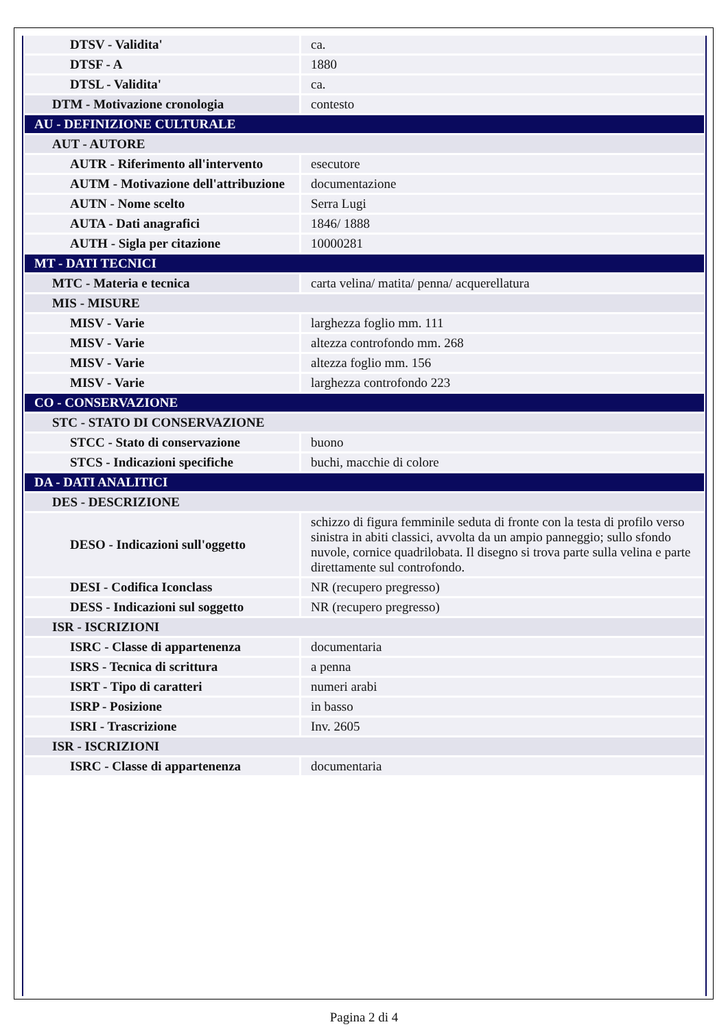| DTSV - Validita' | ca. |
| DTSF - A | 1880 |
| DTSL - Validita' | ca. |
| DTM - Motivazione cronologia | contesto |
| AU - DEFINIZIONE CULTURALE | |
| AUT - AUTORE | |
| AUTR - Riferimento all'intervento | esecutore |
| AUTM - Motivazione dell'attribuzione | documentazione |
| AUTN - Nome scelto | Serra Lugi |
| AUTA - Dati anagrafici | 1846/ 1888 |
| AUTH - Sigla per citazione | 10000281 |
| MT - DATI TECNICI | |
| MTC - Materia e tecnica | carta velina/ matita/ penna/ acquerellatura |
| MIS - MISURE | |
| MISV - Varie | larghezza foglio mm. 111 |
| MISV - Varie | altezza controfondo mm. 268 |
| MISV - Varie | altezza foglio mm. 156 |
| MISV - Varie | larghezza controfondo 223 |
| CO - CONSERVAZIONE | |
| STC - STATO DI CONSERVAZIONE | |
| STCC - Stato di conservazione | buono |
| STCS - Indicazioni specifiche | buchi, macchie di colore |
| DA - DATI ANALITICI | |
| DES - DESCRIZIONE | |
| DESO - Indicazioni sull'oggetto | schizzo di figura femminile seduta di fronte con la testa di profilo verso sinistra in abiti classici, avvolta da un ampio panneggio; sullo sfondo nuvole, cornice quadrilobata. Il disegno si trova parte sulla velina e parte direttamente sul controfondo. |
| DESI - Codifica Iconclass | NR (recupero pregresso) |
| DESS - Indicazioni sul soggetto | NR (recupero pregresso) |
| ISR - ISCRIZIONI | |
| ISRC - Classe di appartenenza | documentaria |
| ISRS - Tecnica di scrittura | a penna |
| ISRT - Tipo di caratteri | numeri arabi |
| ISRP - Posizione | in basso |
| ISRI - Trascrizione | Inv. 2605 |
| ISR - ISCRIZIONI | |
| ISRC - Classe di appartenenza | documentaria |
Pagina 2 di 4